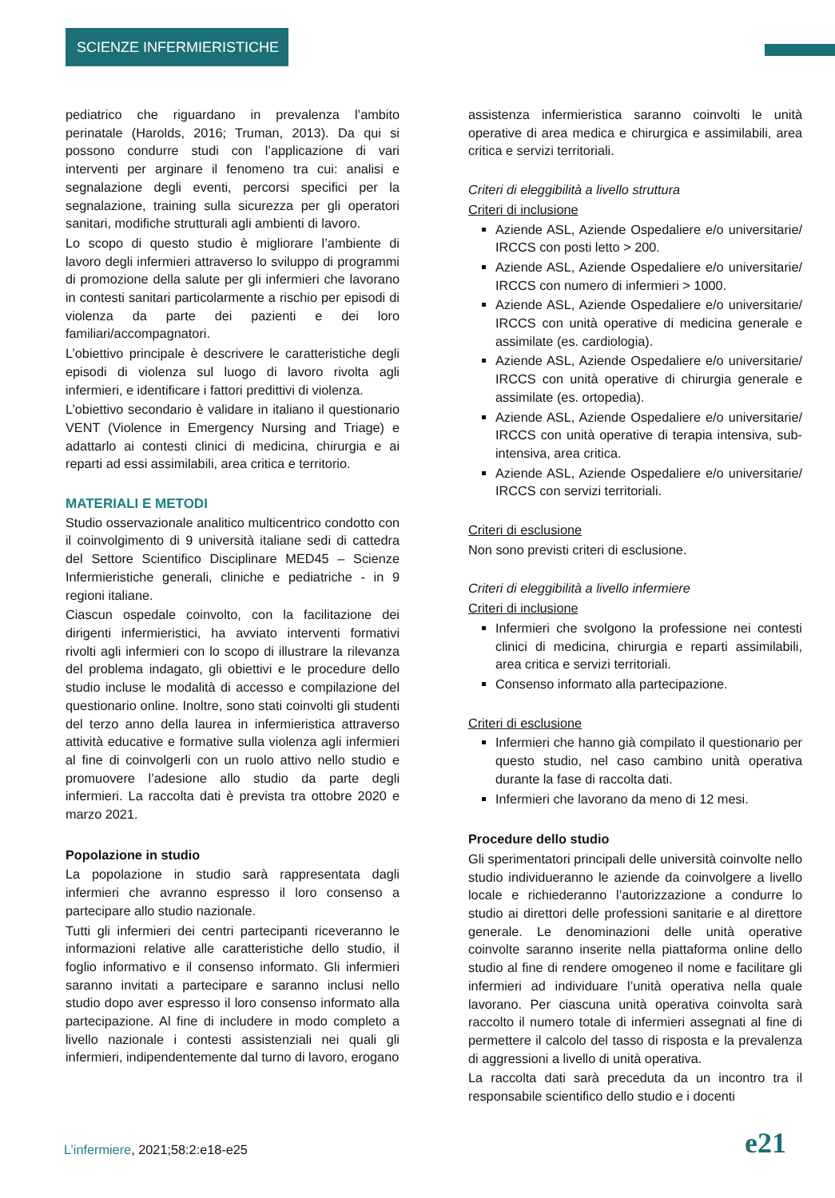SCIENZE INFERMIERISTICHE
pediatrico che riguardano in prevalenza l’ambito perinatale (Harolds, 2016; Truman, 2013). Da qui si possono condurre studi con l’applicazione di vari interventi per arginare il fenomeno tra cui: analisi e segnalazione degli eventi, percorsi specifici per la segnalazione, training sulla sicurezza per gli operatori sanitari, modifiche strutturali agli ambienti di lavoro.
Lo scopo di questo studio è migliorare l’ambiente di lavoro degli infermieri attraverso lo sviluppo di programmi di promozione della salute per gli infermieri che lavorano in contesti sanitari particolarmente a rischio per episodi di violenza da parte dei pazienti e dei loro familiari/accompagnatori.
L’obiettivo principale è descrivere le caratteristiche degli episodi di violenza sul luogo di lavoro rivolta agli infermieri, e identificare i fattori predittivi di violenza.
L’obiettivo secondario è validare in italiano il questionario VENT (Violence in Emergency Nursing and Triage) e adattarlo ai contesti clinici di medicina, chirurgia e ai reparti ad essi assimilabili, area critica e territorio.
MATERIALI E METODI
Studio osservazionale analitico multicentrico condotto con il coinvolgimento di 9 università italiane sedi di cattedra del Settore Scientifico Disciplinare MED45 – Scienze Infermieristiche generali, cliniche e pediatriche - in 9 regioni italiane.
Ciascun ospedale coinvolto, con la facilitazione dei dirigenti infermieristici, ha avviato interventi formativi rivolti agli infermieri con lo scopo di illustrare la rilevanza del problema indagato, gli obiettivi e le procedure dello studio incluse le modalità di accesso e compilazione del questionario online. Inoltre, sono stati coinvolti gli studenti del terzo anno della laurea in infermieristica attraverso attività educative e formative sulla violenza agli infermieri al fine di coinvolgerli con un ruolo attivo nello studio e promuovere l’adesione allo studio da parte degli infermieri. La raccolta dati è prevista tra ottobre 2020 e marzo 2021.
Popolazione in studio
La popolazione in studio sarà rappresentata dagli infermieri che avranno espresso il loro consenso a partecipare allo studio nazionale.
Tutti gli infermieri dei centri partecipanti riceveranno le informazioni relative alle caratteristiche dello studio, il foglio informativo e il consenso informato. Gli infermieri saranno invitati a partecipare e saranno inclusi nello studio dopo aver espresso il loro consenso informato alla partecipazione. Al fine di includere in modo completo a livello nazionale i contesti assistenziali nei quali gli infermieri, indipendentemente dal turno di lavoro, erogano
assistenza infermieristica saranno coinvolti le unità operative di area medica e chirurgica e assimilabili, area critica e servizi territoriali.
Criteri di eleggibilità a livello struttura
Criteri di inclusione
Aziende ASL, Aziende Ospedaliere e/o universitarie/ IRCCS con posti letto > 200.
Aziende ASL, Aziende Ospedaliere e/o universitarie/ IRCCS con numero di infermieri > 1000.
Aziende ASL, Aziende Ospedaliere e/o universitarie/ IRCCS con unità operative di medicina generale e assimilate (es. cardiologia).
Aziende ASL, Aziende Ospedaliere e/o universitarie/ IRCCS con unità operative di chirurgia generale e assimilate (es. ortopedia).
Aziende ASL, Aziende Ospedaliere e/o universitarie/ IRCCS con unità operative di terapia intensiva, sub-intensiva, area critica.
Aziende ASL, Aziende Ospedaliere e/o universitarie/ IRCCS con servizi territoriali.
Criteri di esclusione
Non sono previsti criteri di esclusione.
Criteri di eleggibilità a livello infermiere
Criteri di inclusione
Infermieri che svolgono la professione nei contesti clinici di medicina, chirurgia e reparti assimilabili, area critica e servizi territoriali.
Consenso informato alla partecipazione.
Criteri di esclusione
Infermieri che hanno già compilato il questionario per questo studio, nel caso cambino unità operativa durante la fase di raccolta dati.
Infermieri che lavorano da meno di 12 mesi.
Procedure dello studio
Gli sperimentatori principali delle università coinvolte nello studio individueranno le aziende da coinvolgere a livello locale e richiederanno l’autorizzazione a condurre lo studio ai direttori delle professioni sanitarie e al direttore generale. Le denominazioni delle unità operative coinvolte saranno inserite nella piattaforma online dello studio al fine di rendere omogeneo il nome e facilitare gli infermieri ad individuare l’unità operativa nella quale lavorano. Per ciascuna unità operativa coinvolta sarà raccolto il numero totale di infermieri assegnati al fine di permettere il calcolo del tasso di risposta e la prevalenza di aggressioni a livello di unità operativa.
La raccolta dati sarà preceduta da un incontro tra il responsabile scientifico dello studio e i docenti
L’infermiere, 2021;58:2:e18-e25
e21